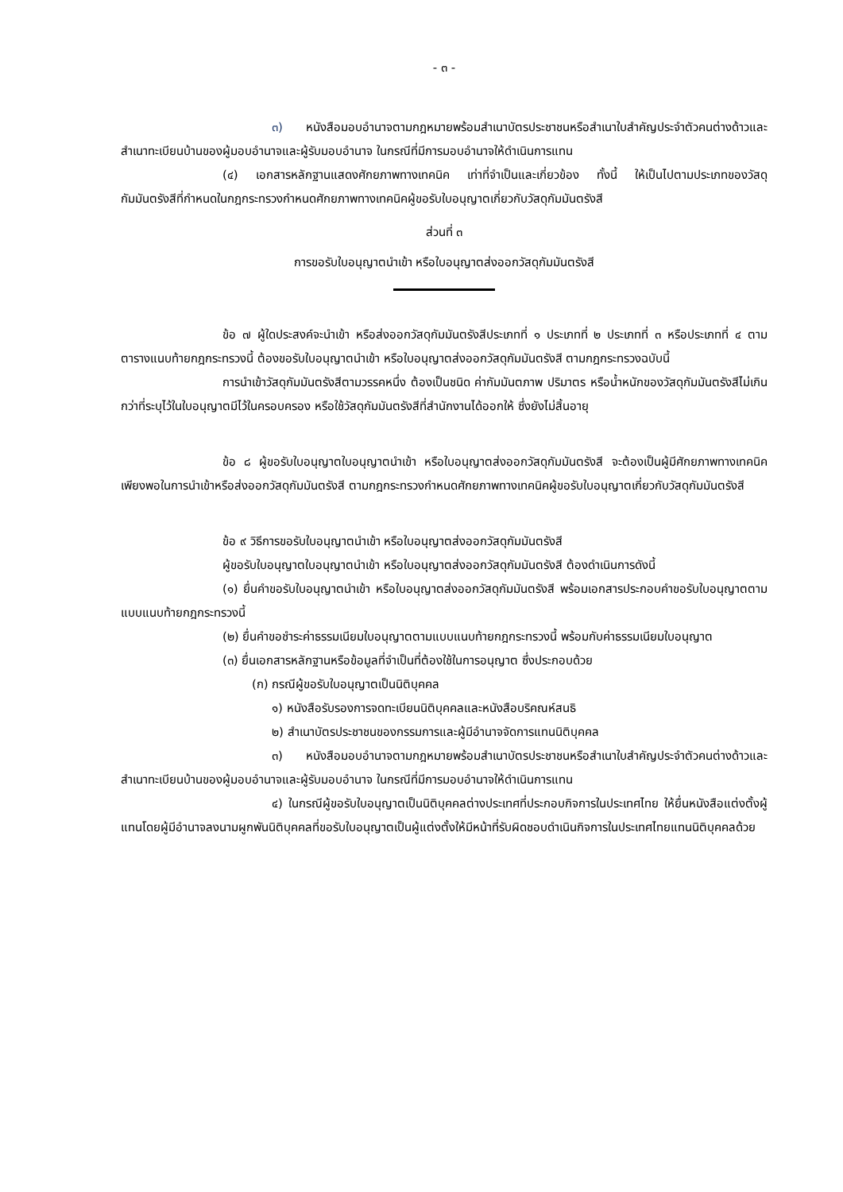- ๓ -
๓) หนังสือมอบอำนาจตามกฎหมายพร้อมสำเนาบัตรประชาชนหรือสำเนาใบสำคัญประจำตัวคนต่างด้าวและสำเนาทะเบียนบ้านของผู้มอบอำนาจและผู้รับมอบอำนาจ ในกรณีที่มีการมอบอำนาจให้ดำเนินการแทน
(๔) เอกสารหลักฐานแสดงศักยภาพทางเทคนิค เท่าที่จำเป็นและเกี่ยวข้อง ทั้งนี้ ให้เป็นไปตามประเภทของวัสดุกัมมันตรังสีที่กำหนดในกฎกระทรวงกำหนดศักยภาพทางเทคนิคผู้ขอรับใบอนุญาตเกี่ยวกับวัสดุกัมมันตรังสี
ส่วนที่ ๓
การขอรับใบอนุญาตนำเข้า หรือใบอนุญาตส่งออกวัสดุกัมมันตรังสี
ข้อ ๗ ผู้ใดประสงค์จะนำเข้า หรือส่งออกวัสดุกัมมันตรังสีประเภทที่ ๑ ประเภทที่ ๒ ประเภทที่ ๓ หรือประเภทที่ ๔ ตามตารางแนบท้ายกฎกระทรวงนี้ ต้องขอรับใบอนุญาตนำเข้า หรือใบอนุญาตส่งออกวัสดุกัมมันตรังสี ตามกฎกระทรวงฉบับนี้
การนำเข้าวัสดุกัมมันตรังสีตามวรรคหนึ่ง ต้องเป็นชนิด ค่ากัมมันตภาพ ปริมาตร หรือน้ำหนักของวัสดุกัมมันตรังสีไม่เกินกว่าที่ระบุไว้ในใบอนุญาตมีไว้ในครอบครอง หรือใช้วัสดุกัมมันตรังสีที่สำนักงานได้ออกให้ ซึ่งยังไม่สิ้นอายุ
ข้อ ๘ ผู้ขอรับใบอนุญาตใบอนุญาตนำเข้า หรือใบอนุญาตส่งออกวัสดุกัมมันตรังสี จะต้องเป็นผู้มีศักยภาพทางเทคนิคเพียงพอในการนำเข้าหรือส่งออกวัสดุกัมมันตรังสี ตามกฎกระทรวงกำหนดศักยภาพทางเทคนิคผู้ขอรับใบอนุญาตเกี่ยวกับวัสดุกัมมันตรังสี
ข้อ ๙ วิธีการขอรับใบอนุญาตนำเข้า หรือใบอนุญาตส่งออกวัสดุกัมมันตรังสี
ผู้ขอรับใบอนุญาตใบอนุญาตนำเข้า หรือใบอนุญาตส่งออกวัสดุกัมมันตรังสี ต้องดำเนินการดังนี้
(๑) ยื่นคำขอรับใบอนุญาตนำเข้า หรือใบอนุญาตส่งออกวัสดุกัมมันตรังสี พร้อมเอกสารประกอบคำขอรับใบอนุญาตตามแบบแนบท้ายกฎกระทรวงนี้
(๒) ยื่นคำขอชำระค่าธรรมเนียมใบอนุญาตตามแบบแนบท้ายกฎกระทรวงนี้ พร้อมกับค่าธรรมเนียมใบอนุญาต
(๓) ยื่นเอกสารหลักฐานหรือข้อมูลที่จำเป็นที่ต้องใช้ในการอนุญาต ซึ่งประกอบด้วย
(ก) กรณีผู้ขอรับใบอนุญาตเป็นนิติบุคคล
๑) หนังสือรับรองการจดทะเบียนนิติบุคคลและหนังสือบริคณห์สนธิ
๒) สำเนาบัตรประชาชนของกรรมการและผู้มีอำนาจจัดการแทนนิติบุคคล
๓) หนังสือมอบอำนาจตามกฎหมายพร้อมสำเนาบัตรประชาชนหรือสำเนาใบสำคัญประจำตัวคนต่างด้าวและสำเนาทะเบียนบ้านของผู้มอบอำนาจและผู้รับมอบอำนาจ ในกรณีที่มีการมอบอำนาจให้ดำเนินการแทน
๔) ในกรณีผู้ขอรับใบอนุญาตเป็นนิติบุคคลต่างประเทศที่ประกอบกิจการในประเทศไทย ให้ยื่นหนังสือแต่งตั้งผู้แทนโดยผู้มีอำนาจลงนามผูกพันนิติบุคคลที่ขอรับใบอนุญาตเป็นผู้แต่งตั้งให้มีหน้าที่รับผิดชอบดำเนินกิจการในประเทศไทยแทนนิติบุคคลด้วย